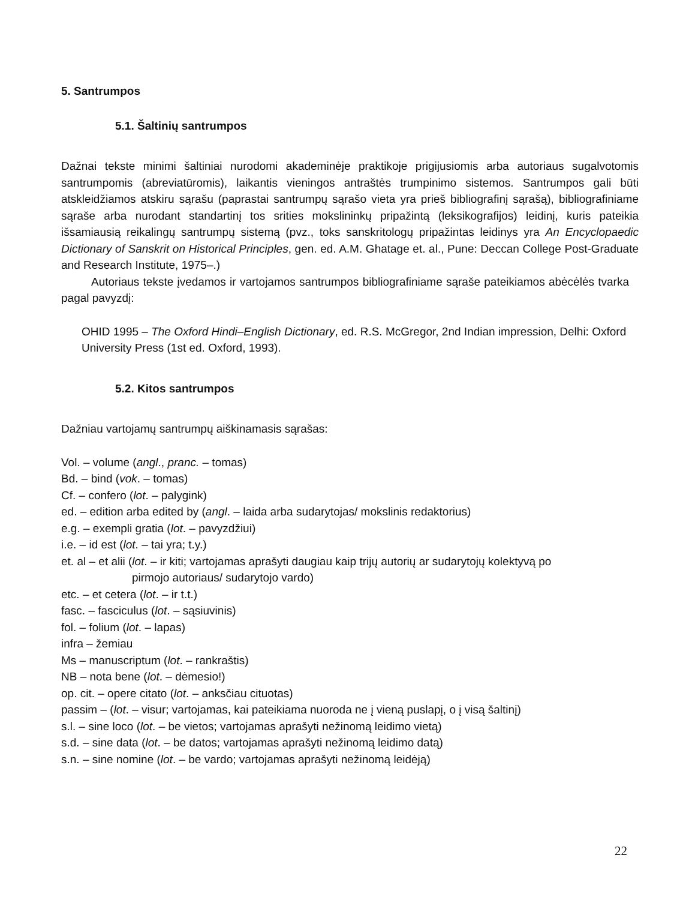5. Santrumpos
5.1. Šaltinių santrumpos
Dažnai tekste minimi šaltiniai nurodomi akademinėje praktikoje prigijusiomis arba autoriaus sugalvotomis santrumpomis (abreviatūromis), laikantis vieningos antraštės trumpinimo sistemos. Santrumpos gali būti atskleidžiamos atskiru sąrašu (paprastai santrumpų sąrašo vieta yra prieš bibliografinį sąrašą), bibliografiniame sąraše arba nurodant standartinį tos srities mokslininkų pripažintą (leksikografijos) leidinį, kuris pateikia išsamiausią reikalingų santrumpų sistemą (pvz., toks sanskritologų pripažintas leidinys yra An Encyclopaedic Dictionary of Sanskrit on Historical Principles, gen. ed. A.M. Ghatage et. al., Pune: Deccan College Post-Graduate and Research Institute, 1975–.)
Autoriaus tekste įvedamos ir vartojamos santrumpos bibliografiniame sąraše pateikiamos abėcėlės tvarka pagal pavyzdį:
OHID 1995 – The Oxford Hindi–English Dictionary, ed. R.S. McGregor, 2nd Indian impression, Delhi: Oxford University Press (1st ed. Oxford, 1993).
5.2. Kitos santrumpos
Dažniau vartojamų santrumpų aiškinamasis sąrašas:
Vol. – volume (angl., pranc. – tomas)
Bd. – bind (vok. – tomas)
Cf. – confero (lot. – palygink)
ed. – edition arba edited by (angl. – laida arba sudarytojas/ mokslinis redaktorius)
e.g. – exempli gratia (lot. – pavyzdžiui)
i.e. – id est (lot. – tai yra; t.y.)
et. al – et alii (lot. – ir kiti; vartojamas aprašyti daugiau kaip trijų autorių ar sudarytojų kolektyvą po
pirmojo autoriaus/ sudarytojo vardo)
etc. – et cetera (lot. – ir t.t.)
fasc. – fasciculus (lot. – sąsiuvinis)
fol. – folium (lot. – lapas)
infra – žemiau
Ms – manuscriptum (lot. – rankraštis)
NB – nota bene (lot. – dėmesio!)
op. cit. – opere citato (lot. – anksčiau cituotas)
passim – (lot. – visur; vartojamas, kai pateikiama nuoroda ne į vieną puslapį, o į visą šaltinį)
s.l. – sine loco (lot. – be vietos; vartojamas aprašyti nežinomą leidimo vietą)
s.d. – sine data (lot. – be datos; vartojamas aprašyti nežinomą leidimo datą)
s.n. – sine nomine (lot. – be vardo; vartojamas aprašyti nežinomą leidėją)
22